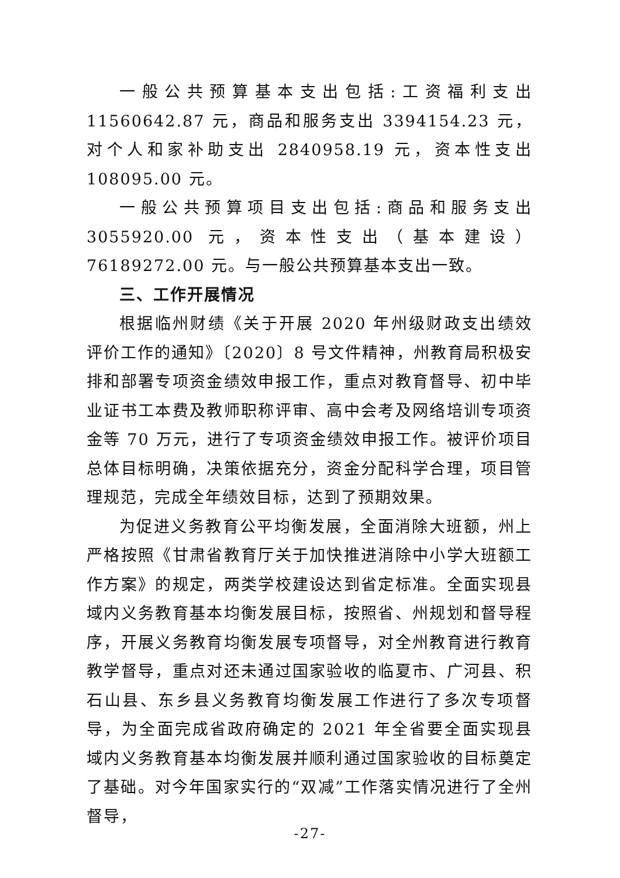一般公共预算基本支出包括:工资福利支出 11560642.87 元，商品和服务支出 3394154.23 元，对个人和家补助支出 2840958.19 元，资本性支出 108095.00 元。
一般公共预算项目支出包括:商品和服务支出 3055920.00 元，资本性支出（基本建设） 76189272.00 元。与一般公共预算基本支出一致。
三、工作开展情况
根据临州财绩《关于开展 2020 年州级财政支出绩效评价工作的通知》〔2020〕8 号文件精神，州教育局积极安排和部署专项资金绩效申报工作，重点对教育督导、初中毕业证书工本费及教师职称评审、高中会考及网络培训专项资金等 70 万元，进行了专项资金绩效申报工作。被评价项目总体目标明确，决策依据充分，资金分配科学合理，项目管理规范，完成全年绩效目标，达到了预期效果。
为促进义务教育公平均衡发展，全面消除大班额，州上严格按照《甘肃省教育厅关于加快推进消除中小学大班额工作方案》的规定，两类学校建设达到省定标准。全面实现县域内义务教育基本均衡发展目标，按照省、州规划和督导程序，开展义务教育均衡发展专项督导，对全州教育进行教育教学督导，重点对还未通过国家验收的临夏市、广河县、积石山县、东乡县义务教育均衡发展工作进行了多次专项督导，为全面完成省政府确定的 2021 年全省要全面实现县域内义务教育基本均衡发展并顺利通过国家验收的目标奠定了基础。对今年国家实行的“双减”工作落实情况进行了全州督导，
-27-